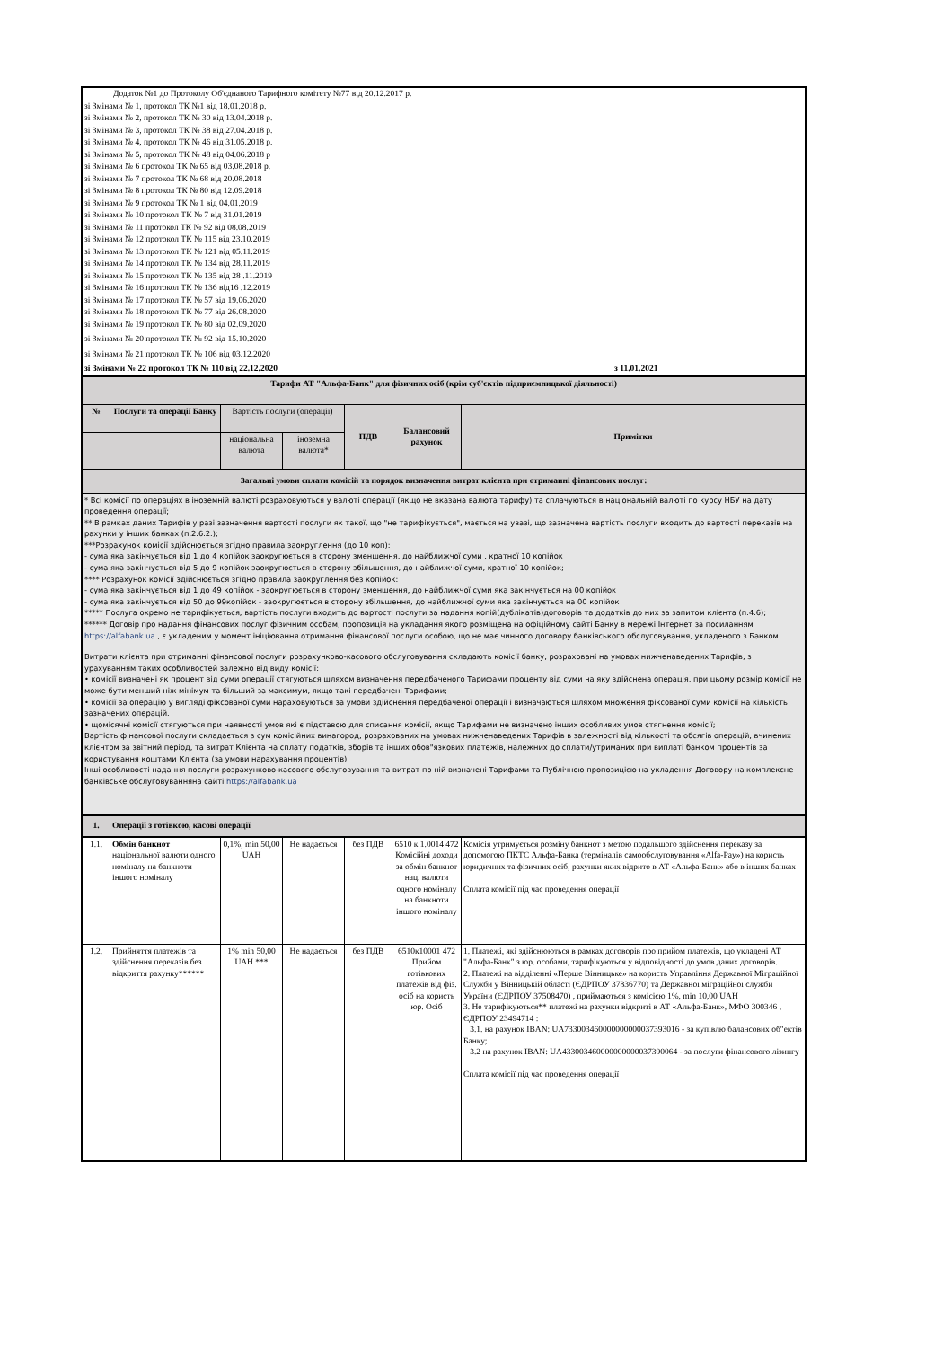| Додаток №1 до Протоколу Об'єднаного Тарифного комітету №77 від 20.12.2017 р. зі Змінами № 1, протокол ТК №1 від 18.01.2018 р. зі Змінами № 2, протокол ТК № 30 від 13.04.2018 р. зі Змінами № 3, протокол ТК № 38 від 27.04.2018 р. зі Змінами № 4, протокол ТК № 46 від 31.05.2018 р. зі Змінами № 5, протокол ТК № 48 від 04.06.2018 р зі Змінами № 6 протокол ТК № 65 від 03.08.2018 р. зі Змінами № 7 протокол ТК № 68 від 20.08.2018 зі Змінами № 8 протокол ТК № 80 від 12.09.2018 зі Змінами № 9 протокол ТК № 1 від 04.01.2019 зі Змінами № 10 протокол ТК № 7 від 31.01.2019 зі Змінами № 11 протокол ТК № 92 від 08.08.2019 зі Змінами № 12 протокол ТК № 115 від 23.10.2019 зі Змінами № 13 протокол ТК № 121 від 05.11.2019 зі Змінами № 14 протокол ТК № 134 від 28.11.2019 зі Змінами № 15 протокол ТК № 135 від 28 .11.2019 зі Змінами № 16 протокол ТК № 136 від16 .12.2019 зі Змінами № 17 протокол ТК № 57 від 19.06.2020 зі Змінами № 18 протокол ТК № 77 від 26.08.2020 зі Змінами № 19 протокол ТК № 80 від 02.09.2020 зі Змінами № 20 протокол ТК № 92 від 15.10.2020 зі Змінами № 21 протокол ТК № 106 від 03.12.2020 зі Змінами № 22 протокол ТК № 110 від 22.12.2020 з 11.01.2021 | | | | | | |
| Тарифи АТ "Альфа-Банк" для фізичних осіб (крім суб'єктів підприємницької діяльності) | | | | | | |
| № | Послуги та операції Банку | Вартість послуги (операції) | | ПДВ | Балансовий рахунок | Примітки |
| | | національна валюта | іноземна валюта* | | | |
| Загальні умови сплати комісій та порядок визначення витрат клієнта при отриманні фінансових послуг: | | | | | | |
| * Всі комісії по операціях в іноземній валюті розраховуються у валюті операції (якщо не вказана валюта тарифу) та сплачуються в національній валюті по курсу НБУ на дату проведення операції; ** В рамках даних Тарифів у разі зазначення вартості послуги як такої, що "не тарифікується", мається на увазі, що зазначена вартість послуги входить до вартості переказів на рахунки у інших банках (п.2.6.2.); ***Розрахунок комісії здійснюється згідно правила заокруглення (до 10 коп): - сума яка закінчується від 1 до 4 копійок заокругюється в сторону зменшення, до найближчої суми , кратної 10 копійок - сума яка закінчується від 5 до 9 копійок заокругюється в сторону збільшення, до найближчої суми, кратної 10 копійок; **** Розрахунок комісії здійснюється згідно правила заокруглення без копійок: - сума яка закінчується від 1 до 49 копійок - заокругюється в сторону зменшення, до найближчої суми яка закінчується на 00 копійок - сума яка закінчується від 50 до 99копійок - заокругюється в сторону збільшення, до найближчої суми яка закінчується на 00 копійок ***** Послуга окремо не тарифікується, вартість послуги входить до вартості послуги за надання копій(дублікатів)договорів та додатків до них за запитом клієнта (п.4.6); ****** Договір про надання фінансових послуг фізичним особам, пропозиція на укладання якого розміщена на офіційному сайті Банку в мережі Інтернет за посиланням https://alfabank.ua , є укладеним у момент ініціювання отримання фінансової послуги особою, що не має чинного договору банківського обслуговування, укладеного з Банком Витрати клієнта при отриманні фінансової послуги розрахунково-касового обслуговування складають комісії банку, розраховані на умовах нижченаведених Тарифів, з урахуванням таких особливостей залежно від виду комісії: • комісії визначені як процент від суми операції стягуються шляхом визначення передбаченого Тарифами проценту від суми на яку здійснена операція, при цьому розмір комісії не може бути менший ніж мінімум та більший за максимум, якщо такі передбачені Тарифами; • комісії за операцію у вигляді фіксованої суми нараховуються за умови здійснення передбаченої операції і визначаються шляхом множення фіксованої суми комісії на кількість зазначених операцій. • щомісячні комісії стягуються при наявності умов які є підставою для списання комісії, якщо Тарифами не визначено інших особливих умов стягнення комісії; Вартість фінансової послуги складається з сум комісійних винагород, розрахованих на умовах нижченаведених Тарифів в залежності від кількості та обсягів операцій, вчинених клієнтом за звітний період, та витрат Клієнта на сплату податків, зборів та інших обов"язкових платежів, належних до сплати/утриманих при виплаті банком процентів за користування коштами Клієнта (за умови нарахування процентів). Інші особливості надання послуги розрахунково-касового обслуговування та витрат по ній визначені Тарифами та Публічною пропозицією на укладення Договору на комплексне банківське обслуговуванняна сайті https://alfabank.ua | | | | | | |
| 1. | Операції з готівкою, касові операції | | | | | |
| 1.1. | Обмін банкнот національної валюти одного номіналу на банкноти іншого номіналу | 0,1%, min 50,00 UAH | Не надається | без ПДВ | 6510 к 1.0014 472 Комісійні доходи за обмін банкнот нац. валюти одного номіналу на банкноти іншого номіналу | Комісія утримується розміну банкнот з метою подальшого здійснення переказу за допомогою ПКТС Альфа-Банка (терміналів самообслуговування «Alfa-Pay») на користь юридичних та фізичних осіб, рахунки яких відрито в АТ «Альфа-Банк» або в інших банках Сплата комісії під час проведення операції |
| 1.2. | Прийняття платежів та здійснення переказів без відкриття рахунку****** | 1% min 50,00 UAH *** | Не надається | без ПДВ | 6510к10001 472 Прийом готівкових платежів від фіз. осіб на користь юр. Осіб | 1. Платежі, які здійснюються в рамках договорів про прийом платежів, що укладені АТ "Альфа-Банк" з юр. особами, тарифікуються у відповідності до умов даних договорів. 2. Платежі на відділенні «Перше Вінницьке» на користь Управління Державної Міграційної Служби у Вінницькій області (ЄДРПОУ 37836770) та Державної міграційної служби України (ЄДРПОУ 37508470) , приймаються з комісією 1%, min 10,00 UAH 3. Не тарифікуються** платежі на рахунки відкриті в АТ «Альфа-Банк», МФО 300346 , ЄДРПОУ 23494714 : 3.1. на рахунок IBAN: UA733003460000000000037393016 - за купівлю балансових об"ектів Банку; 3.2 на рахунок IBAN: UA433003460000000000037390064 - за послуги фінансового лізингу Сплата комісії під час проведення операції |